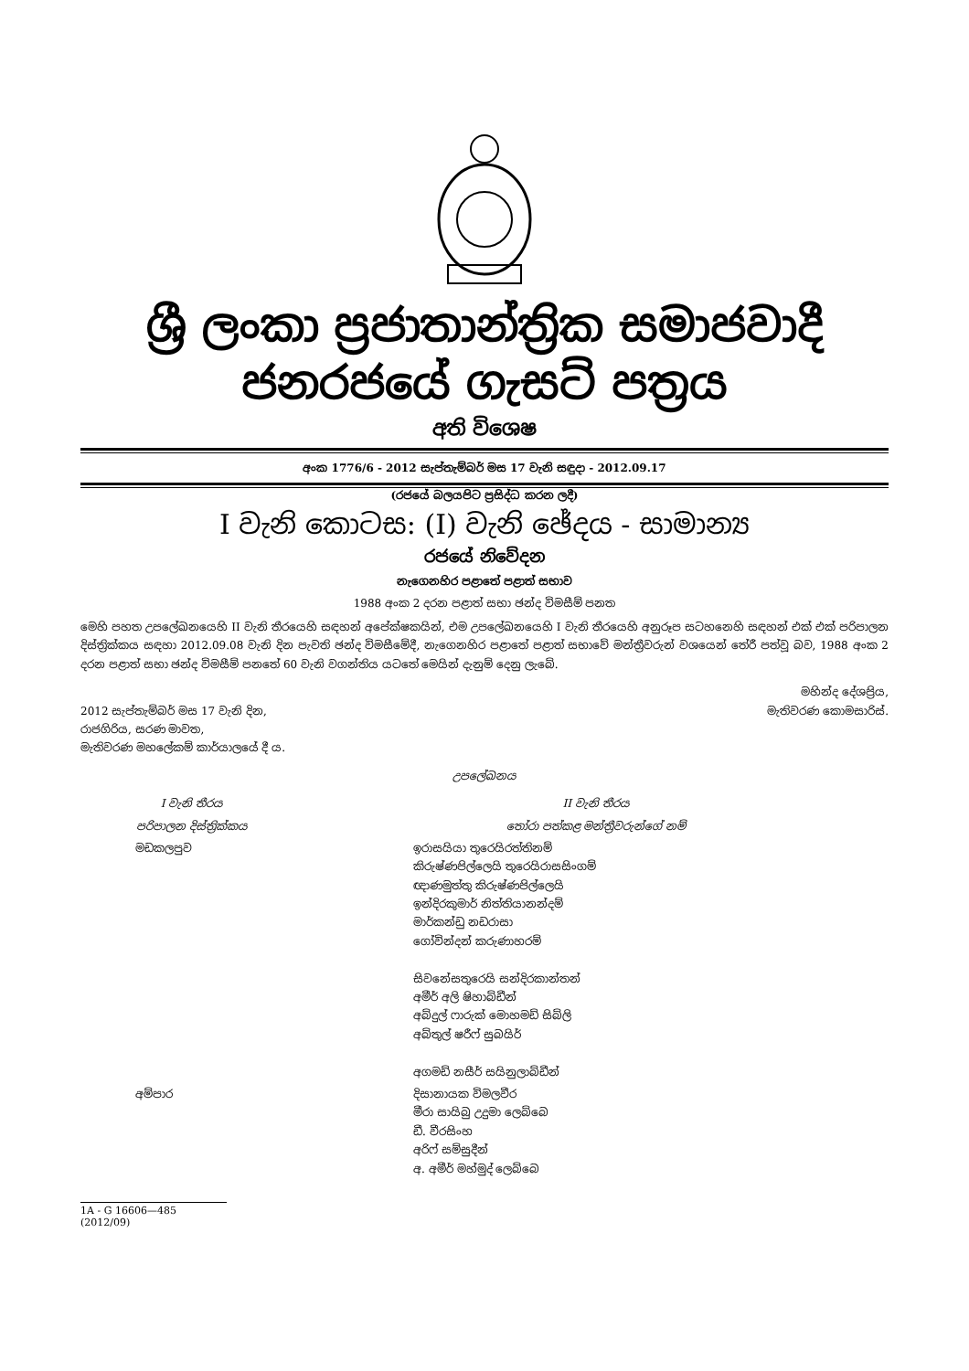ශ්‍රී ලංකා ප්‍රජාතාන්ත්‍රික සමාජවාදී ජනරජයේ ගැසට් පත්‍රය
අති විශෙෂ
අංක 1776/6 - 2012 සැප්තැම්බර් මස 17 වැනි සඳුදා - 2012.09.17
(රජයේ බලයපිට ප්‍රසිද්ධ කරන ලදී)
I වැනි කොටස: (I) වැනි ඡේදය - සාමාන්‍ය
රජයේ නිවේදන
නැගෙනහිර පළාතේ පළාත් සභාව
1988 අංක 2 දරන පළාත් සභා ඡන්ද විමසීම් පනත
මෙහි පහත උපලේඛනයෙහි II වැනි තීරයෙහි සඳහන් අපේක්ෂකයින්, එම උපලේඛනයෙහි I වැනි තීරයෙහි අනුරූප සටහනෙහි සඳහන් එක් එක් පරිපාලන දිස්ත්‍රික්කය සඳහා 2012.09.08 වැනි දින පැවති ඡන්ද විමසීමේදී, නැගෙනහිර පළාතේ පළාත් සභාවේ මන්ත්‍රීවරුන් වශයෙන් තේරී පත්වූ බව, 1988 අංක 2 දරන පළාත් සභා ඡන්ද විමසීම් පනතේ 60 වැනි වගන්තිය යටතේ මෙයින් දැනුම් දෙනු ලැබේ.
| 2012 සැප්තැම්බර් මස 17 වැනි දින, රාජගිරිය, සරණ මාවත, මැතිවරණ මහලේකම් කාර්යාලයේ දී ය. | මහින්ද දේශප්‍රිය, මැතිවරණ කොමසාරිස්. |
උපලේඛනය
| I වැනි තීරය | II වැනි තීරය |
| පරිපාලන දිස්ත්‍රික්කය | තෝරා පත්කළ මන්ත්‍රීවරුන්ගේ නම් |
| මඩකලපුව | ඉරාසයියා තුරෙයිරත්තිනම් කිරුෂ්ණපිල්ලෙයි තුරෙයිරාසසිංගම් ඥාණමුත්තු කිරුෂ්ණපිල්ලෙයි ඉන්දිරකුමාර් නිත්තියානන්දම් මාර්කන්ඩු නඩරාසා ගෝවින්දන් කරුණාහරම් සිවනේසතුරෙයි සන්දිරකාන්තන් අමීර් අලි ෂිහාබ්ඩීන් අබ්දුල් ෆාරුක් මොහමඩ් සිබ්ලි අබ්තුල් ෂරීෆ් සුබයිර් අගමඩ් නසීර් සයිනුලාබ්ඩීන් |
| අම්පාර | දිසානායක විමලවීර මීරා සායිබු උදුමා ලෙබ්බෙ ඩී. වීරසිංහ අරිෆ් සම්සුදීන් අ. අමීර් මහ්මුද් ලෙබ්බෙ |
1A - G 16606—485 (2012/09)